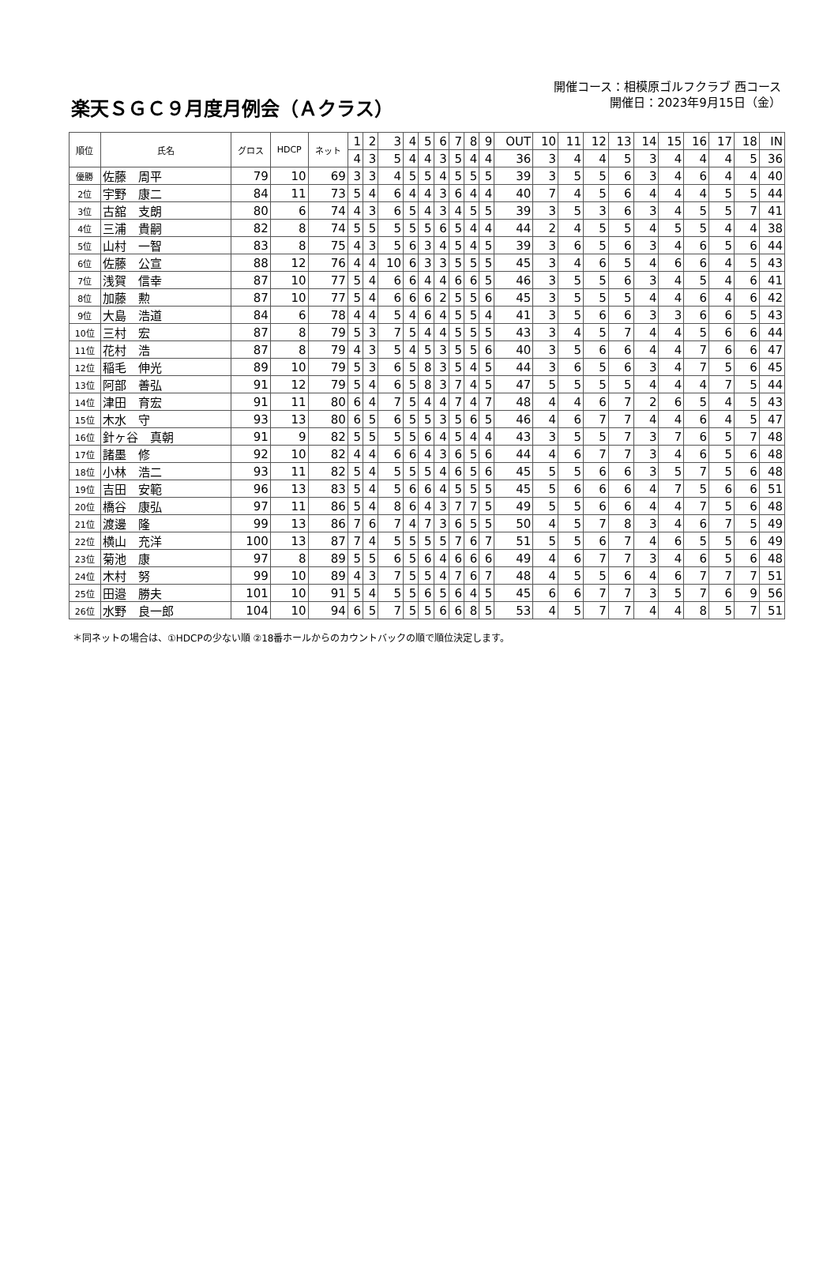楽天ＳＧＣ９月度月例会（Ａクラス）
開催コース：相模原ゴルフクラブ 西コース
開催日：2023年9月15日（金）
| 順位 | 氏名 | グロス | HDCP | ネット | 1 | 2 | 3 | 4 | 5 | 6 | 7 | 8 | 9 | OUT | 10 | 11 | 12 | 13 | 14 | 15 | 16 | 17 | 18 | IN |
| | | | | | 4 | 3 | 5 | 4 | 4 | 3 | 5 | 4 | 4 | 36 | 3 | 4 | 4 | 5 | 3 | 4 | 4 | 4 | 5 | 36 |
| 優勝 | 佐藤 周平 | 79 | 10 | 69 | 3 | 3 | 4 | 5 | 5 | 4 | 5 | 5 | 5 | 39 | 3 | 5 | 5 | 6 | 3 | 4 | 6 | 4 | 4 | 40 |
| 2位 | 宇野 康二 | 84 | 11 | 73 | 5 | 4 | 6 | 4 | 4 | 3 | 6 | 4 | 4 | 40 | 7 | 4 | 5 | 6 | 4 | 4 | 4 | 5 | 5 | 44 |
| 3位 | 古舘 支朗 | 80 | 6 | 74 | 4 | 3 | 6 | 5 | 4 | 3 | 4 | 5 | 5 | 39 | 3 | 5 | 3 | 6 | 3 | 4 | 5 | 5 | 7 | 41 |
| 4位 | 三浦 貴嗣 | 82 | 8 | 74 | 5 | 5 | 5 | 5 | 5 | 6 | 5 | 4 | 4 | 44 | 2 | 4 | 5 | 5 | 4 | 5 | 5 | 4 | 4 | 38 |
| 5位 | 山村 一智 | 83 | 8 | 75 | 4 | 3 | 5 | 6 | 3 | 4 | 5 | 4 | 5 | 39 | 3 | 6 | 5 | 6 | 3 | 4 | 6 | 5 | 6 | 44 |
| 6位 | 佐藤 公宣 | 88 | 12 | 76 | 4 | 4 | 10 | 6 | 3 | 3 | 5 | 5 | 5 | 45 | 3 | 4 | 6 | 5 | 4 | 6 | 6 | 4 | 5 | 43 |
| 7位 | 浅賀 信幸 | 87 | 10 | 77 | 5 | 4 | 6 | 6 | 4 | 4 | 6 | 6 | 5 | 46 | 3 | 5 | 5 | 6 | 3 | 4 | 5 | 4 | 6 | 41 |
| 8位 | 加藤 勲 | 87 | 10 | 77 | 5 | 4 | 6 | 6 | 6 | 2 | 5 | 5 | 6 | 45 | 3 | 5 | 5 | 5 | 4 | 4 | 6 | 4 | 6 | 42 |
| 9位 | 大島 浩道 | 84 | 6 | 78 | 4 | 4 | 5 | 4 | 6 | 4 | 5 | 5 | 4 | 41 | 3 | 5 | 6 | 6 | 3 | 3 | 6 | 6 | 5 | 43 |
| 10位 | 三村 宏 | 87 | 8 | 79 | 5 | 3 | 7 | 5 | 4 | 4 | 5 | 5 | 5 | 43 | 3 | 4 | 5 | 7 | 4 | 4 | 5 | 6 | 6 | 44 |
| 11位 | 花村 浩 | 87 | 8 | 79 | 4 | 3 | 5 | 4 | 5 | 3 | 5 | 5 | 6 | 40 | 3 | 5 | 6 | 6 | 4 | 4 | 7 | 6 | 6 | 47 |
| 12位 | 稲毛 伸光 | 89 | 10 | 79 | 5 | 3 | 6 | 5 | 8 | 3 | 5 | 4 | 5 | 44 | 3 | 6 | 5 | 6 | 3 | 4 | 7 | 5 | 6 | 45 |
| 13位 | 阿部 善弘 | 91 | 12 | 79 | 5 | 4 | 6 | 5 | 8 | 3 | 7 | 4 | 5 | 47 | 5 | 5 | 5 | 5 | 4 | 4 | 4 | 7 | 5 | 44 |
| 14位 | 津田 育宏 | 91 | 11 | 80 | 6 | 4 | 7 | 5 | 4 | 4 | 7 | 4 | 7 | 48 | 4 | 4 | 6 | 7 | 2 | 6 | 5 | 4 | 5 | 43 |
| 15位 | 木水 守 | 93 | 13 | 80 | 6 | 5 | 6 | 5 | 5 | 3 | 5 | 6 | 5 | 46 | 4 | 6 | 7 | 7 | 4 | 4 | 6 | 4 | 5 | 47 |
| 16位 | 針ヶ谷 真朝 | 91 | 9 | 82 | 5 | 5 | 5 | 5 | 6 | 4 | 5 | 4 | 4 | 43 | 3 | 5 | 5 | 7 | 3 | 7 | 6 | 5 | 7 | 48 |
| 17位 | 諸墨 修 | 92 | 10 | 82 | 4 | 4 | 6 | 6 | 4 | 3 | 6 | 5 | 6 | 44 | 4 | 6 | 7 | 7 | 3 | 4 | 6 | 5 | 6 | 48 |
| 18位 | 小林 浩二 | 93 | 11 | 82 | 5 | 4 | 5 | 5 | 5 | 4 | 6 | 5 | 6 | 45 | 5 | 5 | 6 | 6 | 3 | 5 | 7 | 5 | 6 | 48 |
| 19位 | 吉田 安範 | 96 | 13 | 83 | 5 | 4 | 5 | 6 | 6 | 4 | 5 | 5 | 5 | 45 | 5 | 6 | 6 | 6 | 4 | 7 | 5 | 6 | 6 | 51 |
| 20位 | 橋谷 康弘 | 97 | 11 | 86 | 5 | 4 | 8 | 6 | 4 | 3 | 7 | 7 | 5 | 49 | 5 | 5 | 6 | 6 | 4 | 4 | 7 | 5 | 6 | 48 |
| 21位 | 渡邊 隆 | 99 | 13 | 86 | 7 | 6 | 7 | 4 | 7 | 3 | 6 | 5 | 5 | 50 | 4 | 5 | 7 | 8 | 3 | 4 | 6 | 7 | 5 | 49 |
| 22位 | 横山 充洋 | 100 | 13 | 87 | 7 | 4 | 5 | 5 | 5 | 5 | 7 | 6 | 7 | 51 | 5 | 5 | 6 | 7 | 4 | 6 | 5 | 5 | 6 | 49 |
| 23位 | 菊池 康 | 97 | 8 | 89 | 5 | 5 | 6 | 5 | 6 | 4 | 6 | 6 | 6 | 49 | 4 | 6 | 7 | 7 | 3 | 4 | 6 | 5 | 6 | 48 |
| 24位 | 木村 努 | 99 | 10 | 89 | 4 | 3 | 7 | 5 | 5 | 4 | 7 | 6 | 7 | 48 | 4 | 5 | 5 | 6 | 4 | 6 | 7 | 7 | 7 | 51 |
| 25位 | 田邉 勝夫 | 101 | 10 | 91 | 5 | 4 | 5 | 5 | 6 | 5 | 6 | 4 | 5 | 45 | 6 | 6 | 7 | 7 | 3 | 5 | 7 | 6 | 9 | 56 |
| 26位 | 水野 良一郎 | 104 | 10 | 94 | 6 | 5 | 7 | 5 | 5 | 6 | 6 | 8 | 5 | 53 | 4 | 5 | 7 | 7 | 4 | 4 | 8 | 5 | 7 | 51 |
＊同ネットの場合は、①HDCPの少ない順 ②18番ホールからのカウントバックの順で順位決定します。